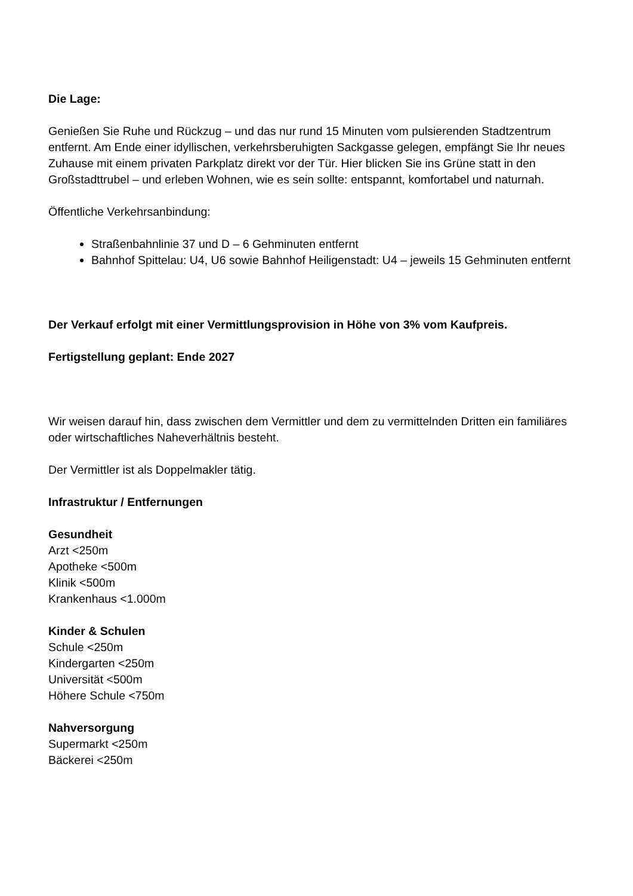Die Lage:
Genießen Sie Ruhe und Rückzug – und das nur rund 15 Minuten vom pulsierenden Stadtzentrum entfernt. Am Ende einer idyllischen, verkehrsberuhigten Sackgasse gelegen, empfängt Sie Ihr neues Zuhause mit einem privaten Parkplatz direkt vor der Tür. Hier blicken Sie ins Grüne statt in den Großstadttrubel – und erleben Wohnen, wie es sein sollte: entspannt, komfortabel und naturnah.
Öffentliche Verkehrsanbindung:
Straßenbahnlinie 37 und D – 6 Gehminuten entfernt
Bahnhof Spittelau: U4, U6 sowie Bahnhof Heiligenstadt: U4 – jeweils 15 Gehminuten entfernt
Der Verkauf erfolgt mit einer Vermittlungsprovision in Höhe von 3% vom Kaufpreis.
Fertigstellung geplant: Ende 2027
Wir weisen darauf hin, dass zwischen dem Vermittler und dem zu vermittelnden Dritten ein familiäres oder wirtschaftliches Naheverhältnis besteht.
Der Vermittler ist als Doppelmakler tätig.
Infrastruktur / Entfernungen
Gesundheit
Arzt <250m
Apotheke <500m
Klinik <500m
Krankenhaus <1.000m
Kinder & Schulen
Schule <250m
Kindergarten <250m
Universität <500m
Höhere Schule <750m
Nahversorgung
Supermarkt <250m
Bäckerei <250m